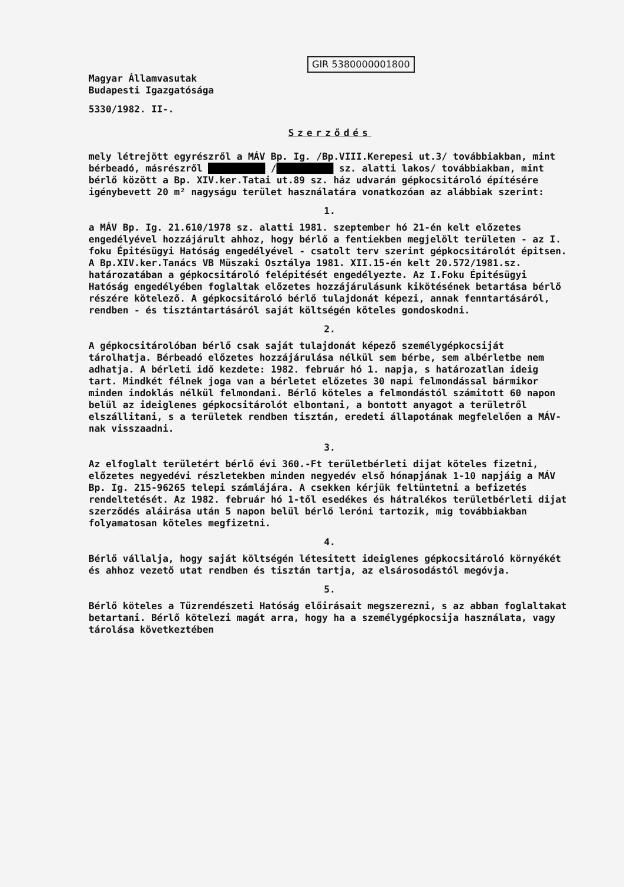GIR 5380000001800
Magyar Államvasutak
Budapesti Igazgatósága
5330/1982. II-.
Szerződés
mely létrejött egyrészről a MÁV Bp. Ig. /Bp.VIII.Kerepesi ut.3/ továbbiakban, mint bérbeadó, másrészről ██████████ /██████████ sz. alatti lakos/ továbbiakban, mint bérlő között a Bp. XIV.ker.Tatai ut.89 sz. ház udvarán gépkocsitároló építésére igénybevett 20 m² nagyságu terület használatára vonatkozóan az alábbiak szerint:
1.
a MÁV Bp. Ig. 21.610/1978 sz. alatti 1981. szeptember hó 21-én kelt előzetes engedélyével hozzájárult ahhoz, hogy bérlő a fentiekben megjelölt területen - az I. foku Épitésügyi Hatóság engedélyével - csatolt terv szerint gépkocsitárolót épitsen. A Bp.XIV.ker.Tanács VB Müszaki Osztálya 1981. XII.15-én kelt 20.572/1981.sz. határozatában a gépkocsitároló felépitését engedélyezte. Az I.Foku Épitésügyi Hatóság engedélyében foglaltak előzetes hozzájárulásunk kikötésének betartása bérlő részére kötelező. A gépkocsitároló bérlő tulajdonát képezi, annak fenntartásáról, rendben - és tisztántartásáról saját költségén köteles gondoskodni.
2.
A gépkocsitárolóban bérlő csak saját tulajdonát képező személygépkocsiját tárolhatja. Bérbeadó előzetes hozzájárulása nélkül sem bérbe, sem albérletbe nem adhatja. A bérleti idő kezdete: 1982. február hó 1. napja, s határozatlan ideig tart. Mindkét félnek joga van a bérletet előzetes 30 napi felmondással bármikor minden indoklás nélkül felmondani. Bérlő köteles a felmondástól számitott 60 napon belül az ideiglenes gépkocsitárolót elbontani, a bontott anyagot a területről elszállitani, s a területek rendben tisztán, eredeti állapotának megfelelően a MÁV-nak visszaadni.
3.
Az elfoglalt területért bérlő évi 360.-Ft területbérleti dijat köteles fizetni, előzetes negyedévi részletekben minden negyedév első hónapjának 1-10 napjáig a MÁV Bp. Ig. 215-96265 telepi számlájára. A csekken kérjük feltüntetni a befizetés rendeltetését. Az 1982. február hó 1-től esedékes és hátralékos területbérleti dijat szerződés aláirása után 5 napon belül bérlő leróni tartozik, mig továbbiakban folyamatosan köteles megfizetni.
4.
Bérlő vállalja, hogy saját költségén létesitett ideiglenes gépkocsitároló környékét és ahhoz vezető utat rendben és tisztán tartja, az elsárosodástól megóvja.
5.
Bérlő köteles a Tüzrendészeti Hatóság előirásait megszerezni, s az abban foglaltakat betartani. Bérlő kötelezi magát arra, hogy ha a személygépkocsija használata, vagy tárolása következtében